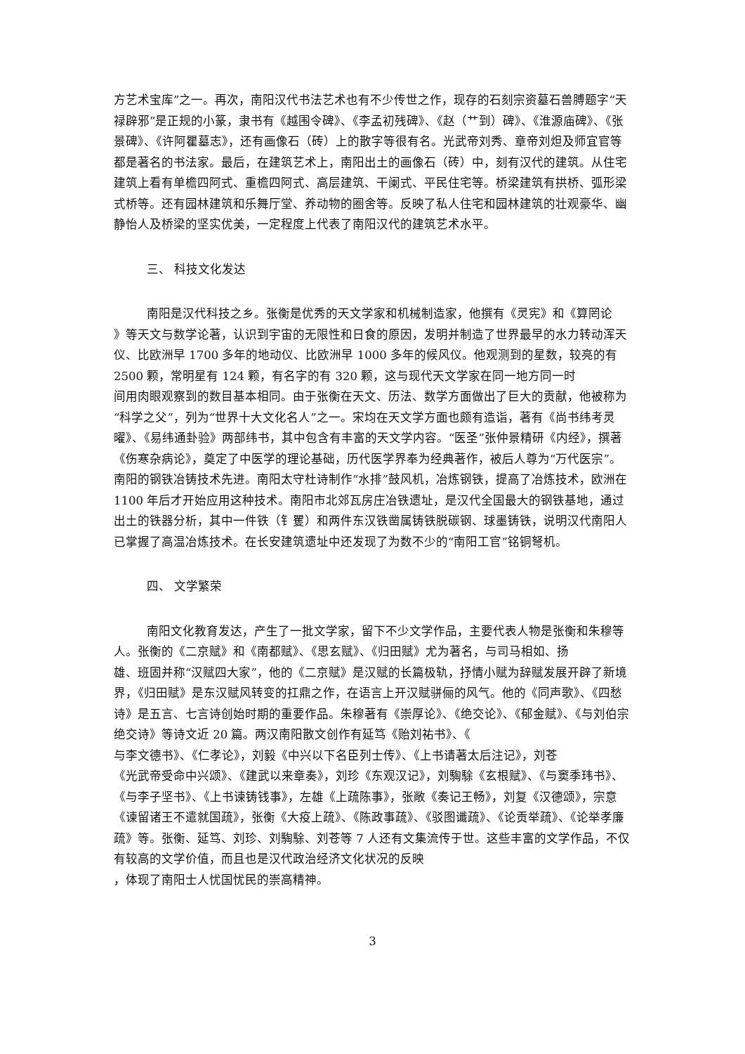方艺术宝库”之一。再次，南阳汉代书法艺术也有不少传世之作，现存的石刻宗资墓石兽膊题字“天禄辟邪”是正规的小篆，隶书有《越围令碑》、《李孟初残碑》、《赵（艹到）碑》、《淮源庙碑》、《张景碑》、《许阿瞿墓志》，还有画像石（砖）上的散字等很有名。光武帝刘秀、章帝刘炟及师宜官等都是著名的书法家。最后，在建筑艺术上，南阳出土的画像石（砖）中，刻有汉代的建筑。从住宅建筑上看有单檐四阿式、重檐四阿式、高层建筑、干阑式、平民住宅等。桥梁建筑有拱桥、弧形梁式桥等。还有园林建筑和乐舞厅堂、养动物的圈舍等。反映了私人住宅和园林建筑的壮观豪华、幽静怡人及桥梁的坚实优美，一定程度上代表了南阳汉代的建筑艺术水平。
三、 科技文化发达
南阳是汉代科技之乡。张衡是优秀的天文学家和机械制造家，他撰有《灵宪》和《算罔论
》等天文与数学论著，认识到宇宙的无限性和日食的原因，发明并制造了世界最早的水力转动浑天仪、比欧洲早 1700 多年的地动仪、比欧洲早 1000 多年的候风仪。他观测到的星数，较亮的有 2500 颗，常明星有 124 颗，有名字的有 320 颗，这与现代天文学家在同一地方同一时
间用肉眼观察到的数目基本相同。由于张衡在天文、历法、数学方面做出了巨大的贡献，他被称为“科学之父”，列为“世界十大文化名人”之一。宋均在天文学方面也颇有造诣，著有《尚书纬考灵曜》、《易纬通卦验》两部纬书，其中包含有丰富的天文学内容。“医圣”张仲景精研《内经》，撰著《伤寒杂病论》，奠定了中医学的理论基础，历代医学界奉为经典著作，被后人尊为“万代医宗”。南阳的钢铁冶铸技术先进。南阳太守杜诗制作“水排”鼓风机，冶炼钢铁，提高了冶炼技术，欧洲在 1100 年后才开始应用这种技术。南阳市北郊瓦房庄冶铁遗址，是汉代全国最大的钢铁基地，通过出土的铁器分析，其中一件铁（钅矍）和两件东汉铁凿属铸铁脱碳钢、球墨铸铁，说明汉代南阳人已掌握了高温冶炼技术。在长安建筑遗址中还发现了为数不少的“南阳工官”铭铜弩机。
四、 文学繁荣
南阳文化教育发达，产生了一批文学家，留下不少文学作品，主要代表人物是张衡和朱穆等人。张衡的《二京赋》和《南都赋》、《思玄赋》、《归田赋》尤为著名，与司马相如、扬
雄、班固并称“汉赋四大家”，他的《二京赋》是汉赋的长篇极轨，抒情小赋为辞赋发展开辟了新境界，《归田赋》是东汉赋风转变的扛鼎之作，在语言上开汉赋骈俪的风气。他的《同声歌》、《四愁诗》是五言、七言诗创始时期的重要作品。朱穆著有《崇厚论》、《绝交论》、《郁金赋》、《与刘伯宗绝交诗》等诗文近 20 篇。两汉南阳散文创作有延笃《贻刘祐书》、《
与李文德书》、《仁孝论》，刘毅《中兴以下名臣列士传》、《上书请著太后注记》，刘苍
《光武帝受命中兴颂》、《建武以来章奏》，刘珍《东观汉记》，刘騊駼《玄根赋》、《与窦季玮书》、《与李子坚书》、《上书谏铸钱事》，左雄《上疏陈事》，张敞《奏记王畅》，刘复《汉德颂》，宗意《谏留诸王不遣就国疏》，张衡《大疫上疏》、《陈政事疏》、《驳图谶疏》、《论贡举疏》、《论举孝廉疏》等。张衡、延笃、刘珍、刘騊駼、刘苍等 7 人还有文集流传于世。这些丰富的文学作品，不仅有较高的文学价值，而且也是汉代政治经济文化状况的反映
，体现了南阳士人忧国忧民的崇高精神。
3